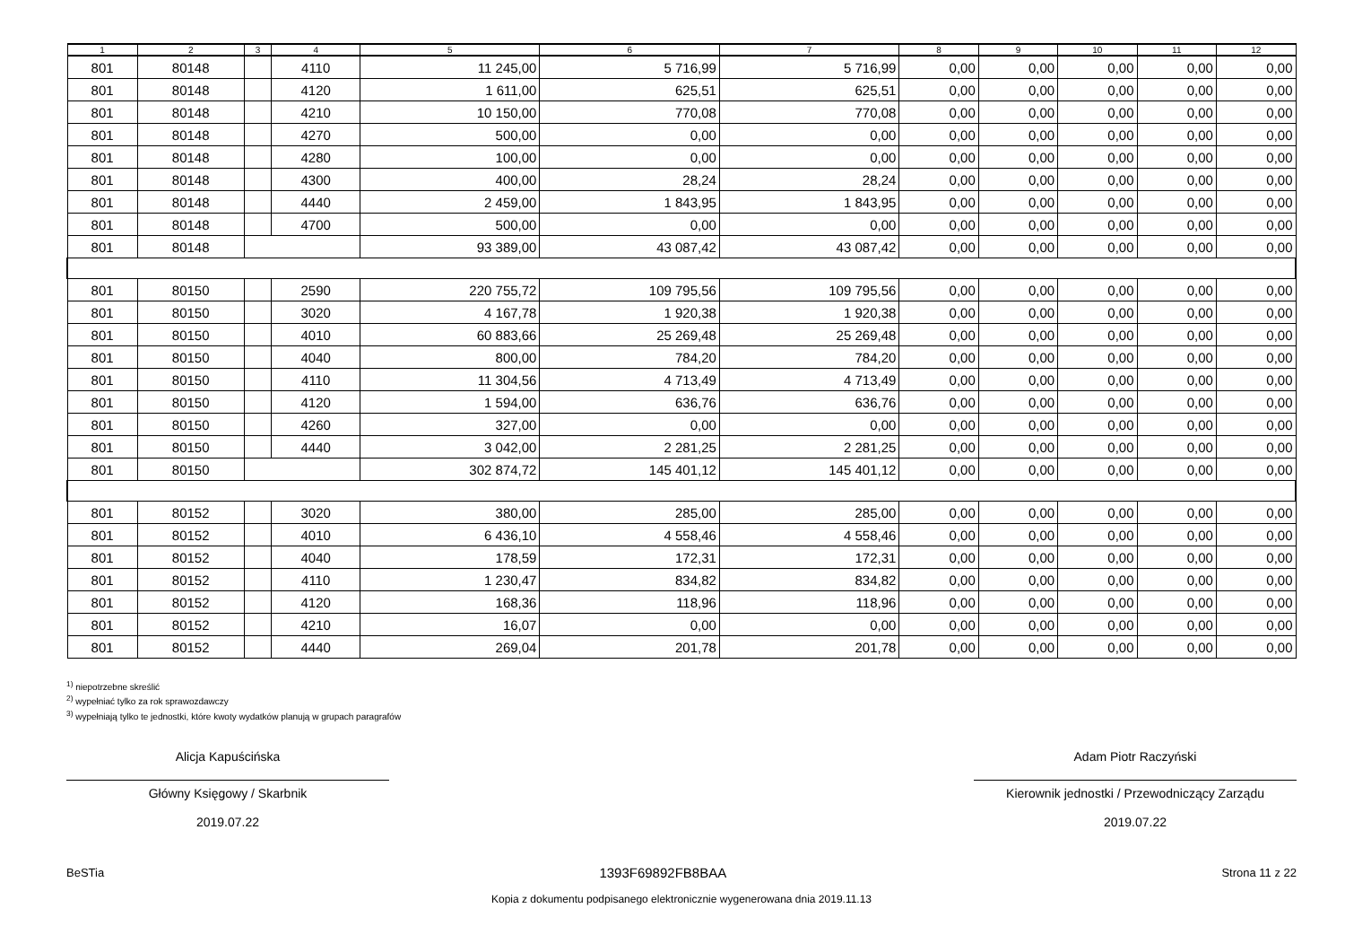| 1 | 2 | 3 | 4 | 5 | 6 | 7 | 8 | 9 | 10 | 11 | 12 |
| --- | --- | --- | --- | --- | --- | --- | --- | --- | --- | --- | --- |
| 801 | 80148 | | 4110 | 11 245,00 | 5 716,99 | 5 716,99 | 0,00 | 0,00 | 0,00 | 0,00 | 0,00 |
| 801 | 80148 | | 4120 | 1 611,00 | 625,51 | 625,51 | 0,00 | 0,00 | 0,00 | 0,00 | 0,00 |
| 801 | 80148 | | 4210 | 10 150,00 | 770,08 | 770,08 | 0,00 | 0,00 | 0,00 | 0,00 | 0,00 |
| 801 | 80148 | | 4270 | 500,00 | 0,00 | 0,00 | 0,00 | 0,00 | 0,00 | 0,00 | 0,00 |
| 801 | 80148 | | 4280 | 100,00 | 0,00 | 0,00 | 0,00 | 0,00 | 0,00 | 0,00 | 0,00 |
| 801 | 80148 | | 4300 | 400,00 | 28,24 | 28,24 | 0,00 | 0,00 | 0,00 | 0,00 | 0,00 |
| 801 | 80148 | | 4440 | 2 459,00 | 1 843,95 | 1 843,95 | 0,00 | 0,00 | 0,00 | 0,00 | 0,00 |
| 801 | 80148 | | 4700 | 500,00 | 0,00 | 0,00 | 0,00 | 0,00 | 0,00 | 0,00 | 0,00 |
| 801 | 80148 | | | 93 389,00 | 43 087,42 | 43 087,42 | 0,00 | 0,00 | 0,00 | 0,00 | 0,00 |
| 801 | 80150 | | 2590 | 220 755,72 | 109 795,56 | 109 795,56 | 0,00 | 0,00 | 0,00 | 0,00 | 0,00 |
| 801 | 80150 | | 3020 | 4 167,78 | 1 920,38 | 1 920,38 | 0,00 | 0,00 | 0,00 | 0,00 | 0,00 |
| 801 | 80150 | | 4010 | 60 883,66 | 25 269,48 | 25 269,48 | 0,00 | 0,00 | 0,00 | 0,00 | 0,00 |
| 801 | 80150 | | 4040 | 800,00 | 784,20 | 784,20 | 0,00 | 0,00 | 0,00 | 0,00 | 0,00 |
| 801 | 80150 | | 4110 | 11 304,56 | 4 713,49 | 4 713,49 | 0,00 | 0,00 | 0,00 | 0,00 | 0,00 |
| 801 | 80150 | | 4120 | 1 594,00 | 636,76 | 636,76 | 0,00 | 0,00 | 0,00 | 0,00 | 0,00 |
| 801 | 80150 | | 4260 | 327,00 | 0,00 | 0,00 | 0,00 | 0,00 | 0,00 | 0,00 | 0,00 |
| 801 | 80150 | | 4440 | 3 042,00 | 2 281,25 | 2 281,25 | 0,00 | 0,00 | 0,00 | 0,00 | 0,00 |
| 801 | 80150 | | | 302 874,72 | 145 401,12 | 145 401,12 | 0,00 | 0,00 | 0,00 | 0,00 | 0,00 |
| 801 | 80152 | | 3020 | 380,00 | 285,00 | 285,00 | 0,00 | 0,00 | 0,00 | 0,00 | 0,00 |
| 801 | 80152 | | 4010 | 6 436,10 | 4 558,46 | 4 558,46 | 0,00 | 0,00 | 0,00 | 0,00 | 0,00 |
| 801 | 80152 | | 4040 | 178,59 | 172,31 | 172,31 | 0,00 | 0,00 | 0,00 | 0,00 | 0,00 |
| 801 | 80152 | | 4110 | 1 230,47 | 834,82 | 834,82 | 0,00 | 0,00 | 0,00 | 0,00 | 0,00 |
| 801 | 80152 | | 4120 | 168,36 | 118,96 | 118,96 | 0,00 | 0,00 | 0,00 | 0,00 | 0,00 |
| 801 | 80152 | | 4210 | 16,07 | 0,00 | 0,00 | 0,00 | 0,00 | 0,00 | 0,00 | 0,00 |
| 801 | 80152 | | 4440 | 269,04 | 201,78 | 201,78 | 0,00 | 0,00 | 0,00 | 0,00 | 0,00 |
<sup>1)</sup> niepotrzebne skreślić
<sup>2)</sup> wypełniać tylko za rok sprawozdawczy
<sup>3)</sup> wypełniają tylko te jednostki, które kwoty wydatków planują w grupach paragrafów
Alicja Kapuścińska
Główny Księgowy / Skarbnik
2019.07.22
Adam Piotr Raczyński
Kierownik jednostki / Przewodniczący Zarządu
2019.07.22
BeSTia 1393F69892FB8BAA Strona 11 z 22
Kopia z dokumentu podpisanego elektronicznie wygenerowana dnia 2019.11.13